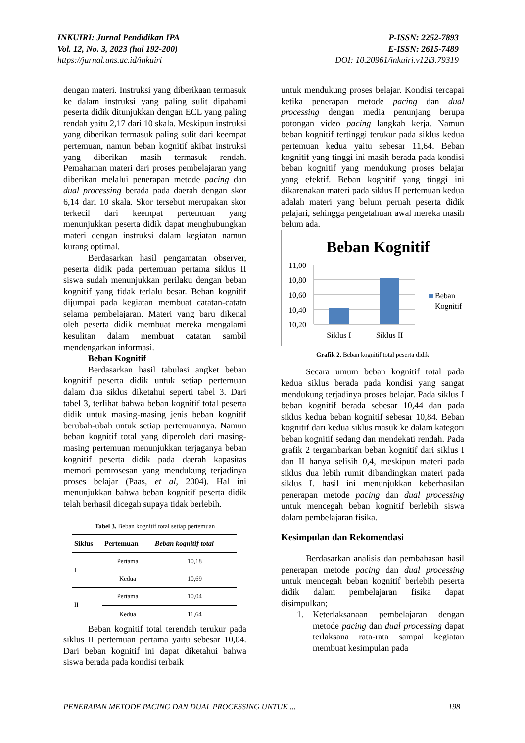INKUIRI: Jurnal Pendidikan IPA
Vol. 12, No. 3, 2023 (hal 192-200)
https://jurnal.uns.ac.id/inkuiri
P-ISSN: 2252-7893
E-ISSN: 2615-7489
DOI: 10.20961/inkuiri.v12i3.79319
dengan materi. Instruksi yang diberikaan termasuk ke dalam instruksi yang paling sulit dipahami peserta didik ditunjukkan dengan ECL yang paling rendah yaitu 2,17 dari 10 skala. Meskipun instruksi yang diberikan termasuk paling sulit dari keempat pertemuan, namun beban kognitif akibat instruksi yang diberikan masih termasuk rendah. Pemahaman materi dari proses pembelajaran yang diberikan melalui penerapan metode pacing dan dual processing berada pada daerah dengan skor 6,14 dari 10 skala. Skor tersebut merupakan skor terkecil dari keempat pertemuan yang menunjukkan peserta didik dapat menghubungkan materi dengan instruksi dalam kegiatan namun kurang optimal.
Berdasarkan hasil pengamatan observer, peserta didik pada pertemuan pertama siklus II siswa sudah menunjukkan perilaku dengan beban kognitif yang tidak terlalu besar. Beban kognitif dijumpai pada kegiatan membuat catatan-catatn selama pembelajaran. Materi yang baru dikenal oleh peserta didik membuat mereka mengalami kesulitan dalam membuat catatan sambil mendengarkan informasi.
Beban Kognitif
Berdasarkan hasil tabulasi angket beban kognitif peserta didik untuk setiap pertemuan dalam dua siklus diketahui seperti tabel 3. Dari tabel 3, terlihat bahwa beban kognitif total peserta didik untuk masing-masing jenis beban kognitif berubah-ubah untuk setiap pertemuannya. Namun beban kognitif total yang diperoleh dari masing-masing pertemuan menunjukkan terjaganya beban kognitif peserta didik pada daerah kapasitas memori pemrosesan yang mendukung terjadinya proses belajar (Paas, et al, 2004). Hal ini menunjukkan bahwa beban kognitif peserta didik telah berhasil dicegah supaya tidak berlebih.
Tabel 3. Beban kognitif total setiap pertemuan
| Siklus | Pertemuan | Beban kognitif total |
| --- | --- | --- |
| I | Pertama | 10,18 |
| | Kedua | 10,69 |
| II | Pertama | 10,04 |
| | Kedua | 11,64 |
Beban kognitif total terendah terukur pada siklus II pertemuan pertama yaitu sebesar 10,04. Dari beban kognitif ini dapat diketahui bahwa siswa berada pada kondisi terbaik
untuk mendukung proses belajar. Kondisi tercapai ketika penerapan metode pacing dan dual processing dengan media penunjang berupa potongan video pacing langkah kerja. Namun beban kognitif tertinggi terukur pada siklus kedua pertemuan kedua yaitu sebesar 11,64. Beban kognitif yang tinggi ini masih berada pada kondisi beban kognitif yang mendukung proses belajar yang efektif. Beban kognitif yang tinggi ini dikarenakan materi pada siklus II pertemuan kedua adalah materi yang belum pernah peserta didik pelajari, sehingga pengetahuan awal mereka masih belum ada.
Beban Kognitif
11,00
10,80
10,60
10,40
10,20
Siklus I
Siklus II
Beban
Kognitif
Grafik 2. Beban kognitif total peserta didik
Secara umum beban kognitif total pada kedua siklus berada pada kondisi yang sangat mendukung terjadinya proses belajar. Pada siklus I beban kognitif berada sebesar 10,44 dan pada siklus kedua beban kognitif sebesar 10,84. Beban kognitif dari kedua siklus masuk ke dalam kategori beban kognitif sedang dan mendekati rendah. Pada grafik 2 tergambarkan beban kognitif dari siklus I dan II hanya selisih 0,4, meskipun materi pada siklus dua lebih rumit dibandingkan materi pada siklus I. hasil ini menunjukkan keberhasilan penerapan metode pacing dan dual processing untuk mencegah beban kognitif berlebih siswa dalam pembelajaran fisika.
Kesimpulan dan Rekomendasi
Berdasarkan analisis dan pembahasan hasil penerapan metode pacing dan dual processing untuk mencegah beban kognitif berlebih peserta didik dalam pembelajaran fisika dapat disimpulkan;
1. Keterlaksanaan pembelajaran dengan metode pacing dan dual processing dapat terlaksana rata-rata sampai kegiatan membuat kesimpulan pada
PENERAPAN METODE PACING DAN DUAL PROCESSING UNTUK ... 198